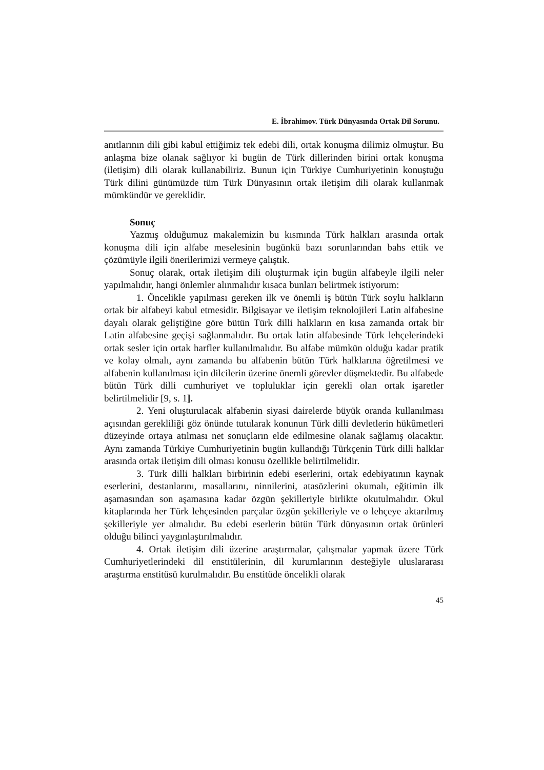E. İbrahimov. Türk Dünyasında Ortak Dil Sorunu.
anıtlarının dili gibi kabul ettiğimiz tek edebi dili, ortak konuşma dilimiz olmuştur. Bu anlaşma bize olanak sağlıyor ki bugün de Türk dillerinden birini ortak konuşma (iletişim) dili olarak kullanabiliriz. Bunun için Türkiye Cumhuriyetinin konuştuğu Türk dilini günümüzde tüm Türk Dünyasının ortak iletişim dili olarak kullanmak mümkündür ve gereklidir.
Sonuç
Yazmış olduğumuz makalemizin bu kısmında Türk halkları arasında ortak konuşma dili için alfabe meselesinin bugünkü bazı sorunlarından bahs ettik ve çözümüyle ilgili önerilerimizi vermeye çalıştık.
Sonuç olarak, ortak iletişim dili oluşturmak için bugün alfabeyle ilgili neler yapılmalıdır, hangi önlemler alınmalıdır kısaca bunları belirtmek istiyorum:
1. Öncelikle yapılması gereken ilk ve önemli iş bütün Türk soylu halkların ortak bir alfabeyi kabul etmesidir. Bilgisayar ve iletişim teknolojileri Latin alfabesine dayalı olarak geliştiğine göre bütün Türk dilli halkların en kısa zamanda ortak bir Latin alfabesine geçişi sağlanmalıdır. Bu ortak latin alfabesinde Türk lehçelerindeki ortak sesler için ortak harfler kullanılmalıdır. Bu alfabe mümkün olduğu kadar pratik ve kolay olmalı, aynı zamanda bu alfabenin bütün Türk halklarına öğretilmesi ve alfabenin kullanılması için dilcilerin üzerine önemli görevler düşmektedir. Bu alfabede bütün Türk dilli cumhuriyet ve topluluklar için gerekli olan ortak işaretler belirtilmelidir [9, s. 1].
2. Yeni oluşturulacak alfabenin siyasi dairelerde büyük oranda kullanılması açısından gerekliliği göz önünde tutularak konunun Türk dilli devletlerin hükûmetleri düzeyinde ortaya atılması net sonuçların elde edilmesine olanak sağlamış olacaktır. Aynı zamanda Türkiye Cumhuriyetinin bugün kullandığı Türkçenin Türk dilli halklar arasında ortak iletişim dili olması konusu özellikle belirtilmelidir.
3. Türk dilli halkları birbirinin edebi eserlerini, ortak edebiyatının kaynak eserlerini, destanlarını, masallarını, ninnilerini, atasözlerini okumalı, eğitimin ilk aşamasından son aşamasına kadar özgün şekilleriyle birlikte okutulmalıdır. Okul kitaplarında her Türk lehçesinden parçalar özgün şekilleriyle ve o lehçeye aktarılmış şekilleriyle yer almalıdır. Bu edebi eserlerin bütün Türk dünyasının ortak ürünleri olduğu bilinci yaygınlaştırılmalıdır.
4. Ortak iletişim dili üzerine araştırmalar, çalışmalar yapmak üzere Türk Cumhuriyetlerindeki dil enstitülerinin, dil kurumlarının desteğiyle uluslararası araştırma enstitüsü kurulmalıdır. Bu enstitüde öncelikli olarak
45